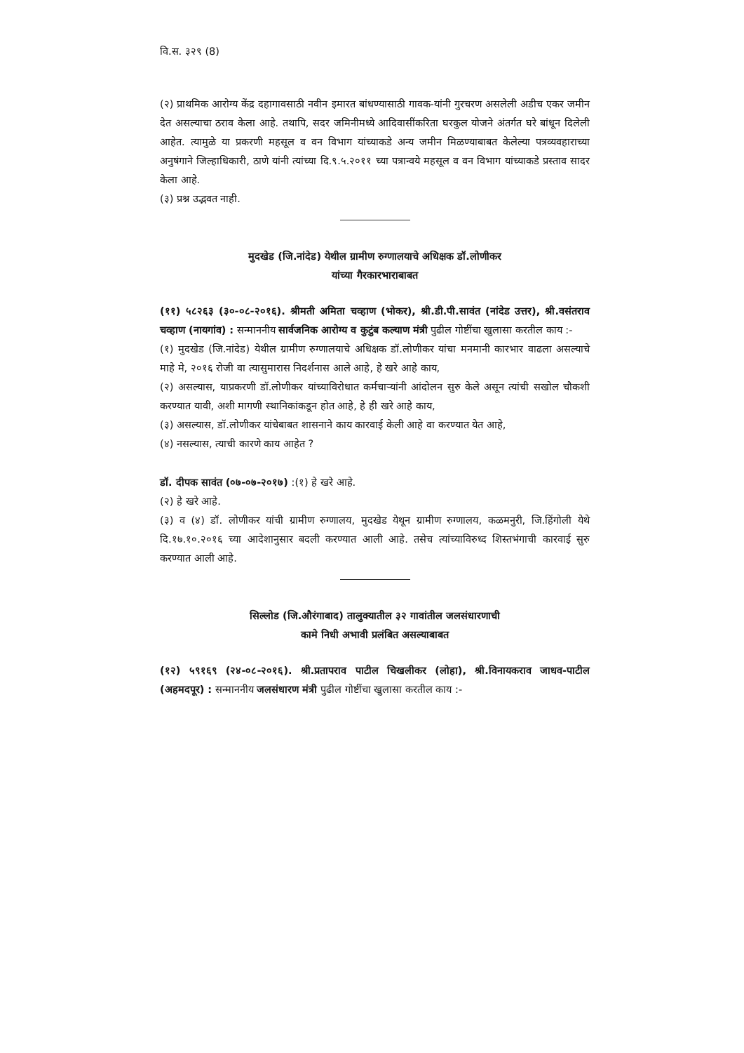वि.स. ३२९ (8)
(२) प्राथमिक आरोग्य केंद्र दहागावसाठी नवीन इमारत बांधण्यासाठी गावक-यांनी गुरचरण असलेली अडीच एकर जमीन देत असल्याचा ठराव केला आहे. तथापि, सदर जमिनीमध्ये आदिवासींकरिता घरकुल योजने अंतर्गत घरे बांधून दिलेली आहेत. त्यामुळे या प्रकरणी महसूल व वन विभाग यांच्याकडे अन्य जमीन मिळण्याबाबत केलेल्या पत्रव्यवहाराच्या अनुषंगाने जिल्हाधिकारी, ठाणे यांनी त्यांच्या दि.९.५.२०११ च्या पत्रान्वये महसूल व वन विभाग यांच्याकडे प्रस्ताव सादर केला आहे.
(३) प्रश्न उद्भवत नाही.
मुदखेड (जि.नांदेड) येथील ग्रामीण रुग्णालयाचे अधिक्षक डॉ.लोणीकर
यांच्या गैरकारभाराबाबत
(११) ५८२६३ (३०-०८-२०१६). श्रीमती अमिता चव्हाण (भोकर), श्री.डी.पी.सावंत (नांदेड उत्तर), श्री.वसंतराव चव्हाण (नायगांव) : सन्माननीय सार्वजनिक आरोग्य व कुटुंब कल्याण मंत्री पुढील गोष्टींचा खुलासा करतील काय :-
(१) मुदखेड (जि.नांदेड) येथील ग्रामीण रुग्णालयाचे अधिक्षक डॉ.लोणीकर यांचा मनमानी कारभार वाढला असल्याचे माहे मे, २०१६ रोजी वा त्यासुमारास निदर्शनास आले आहे, हे खरे आहे काय,
(२) असल्यास, याप्रकरणी डॉ.लोणीकर यांच्याविरोधात कर्मचाऱ्यांनी आंदोलन सुरु केले असून त्यांची सखोल चौकशी करण्यात यावी, अशी मागणी स्थानिकांकडून होत आहे, हे ही खरे आहे काय,
(३) असल्यास, डॉ.लोणीकर यांचेबाबत शासनाने काय कारवाई केली आहे वा करण्यात येत आहे,
(४) नसल्यास, त्याची कारणे काय आहेत ?
डॉ. दीपक सावंत (०७-०७-२०१७) :(१) हे खरे आहे.
(२) हे खरे आहे.
(३) व (४) डॉ. लोणीकर यांची ग्रामीण रुग्णालय, मुदखेड येथून ग्रामीण रुग्णालय, कळमनुरी, जि.हिंगोली येथे दि.१७.१०.२०१६ च्या आदेशानुसार बदली करण्यात आली आहे. तसेच त्यांच्याविरुध्द शिस्तभंगाची कारवाई सुरु करण्यात आली आहे.
सिल्लोड (जि.औरंगाबाद) तालुक्यातील ३२ गावांतील जलसंधारणाची
कामे निधी अभावी प्रलंबित असल्याबाबत
(१२) ५९१६९ (२४-०८-२०१६). श्री.प्रतापराव पाटील चिखलीकर (लोहा), श्री.विनायकराव जाधव-पाटील (अहमदपूर) : सन्माननीय जलसंधारण मंत्री पुढील गोष्टींचा खुलासा करतील काय :-